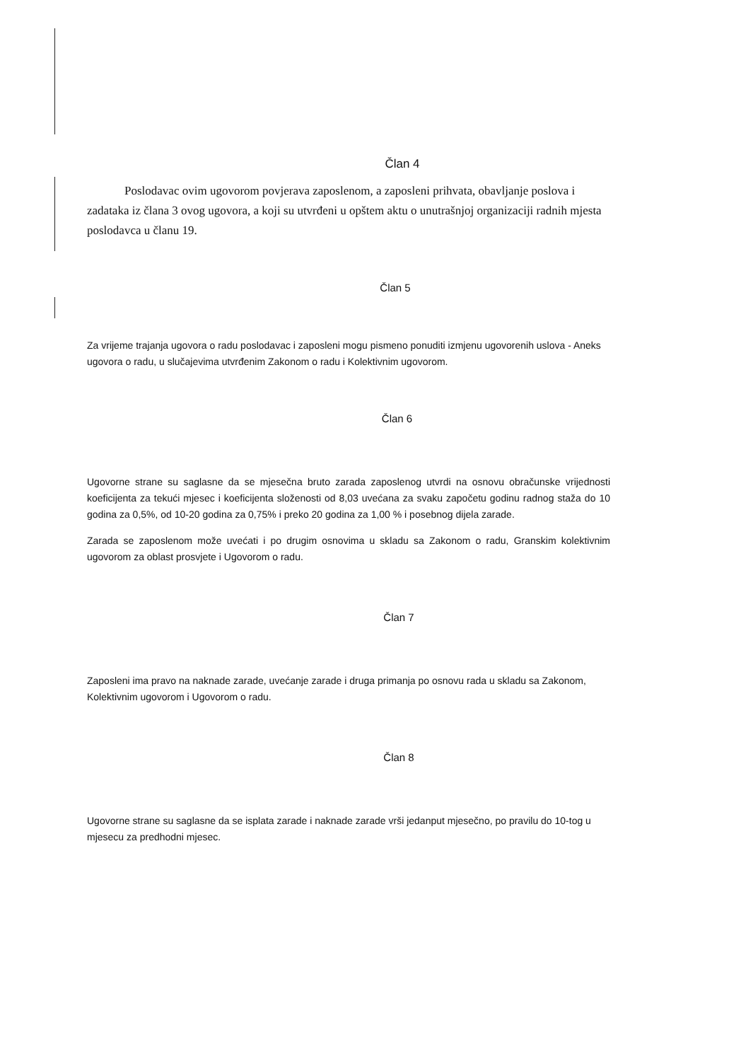Član 4
Poslodavac ovim ugovorom povjerava zaposlenom, a zaposleni prihvata, obavljanje poslova i zadataka iz člana 3 ovog ugovora, a koji su utvrđeni u opštem aktu o unutrašnjoj organizaciji radnih mjesta poslodavca u članu 19.
Član 5
Za vrijeme trajanja ugovora o radu poslodavac i zaposleni mogu pismeno ponuditi izmjenu ugovorenih uslova - Aneks ugovora o radu, u slučajevima utvrđenim Zakonom o radu i Kolektivnim ugovorom.
Član 6
Ugovorne strane su saglasne da se mjesečna bruto zarada zaposlenog utvrdi na osnovu obračunske vrijednosti koeficijenta za tekući mjesec i koeficijenta složenosti od 8,03 uvećana za svaku započetu godinu radnog staža do 10 godina za 0,5%, od 10-20 godina za 0,75% i preko 20 godina za 1,00 % i posebnog dijela zarade.
Zarada se zaposlenom može uvećati i po drugim osnovima u skladu sa Zakonom o radu, Granskim kolektivnim ugovorom za oblast prosvjete i Ugovorom o radu.
Član 7
Zaposleni ima pravo na naknade zarade, uvećanje zarade i druga primanja po osnovu rada u skladu sa Zakonom, Kolektivnim ugovorom i Ugovorom o radu.
Član 8
Ugovorne strane su saglasne da se isplata zarade i naknade zarade vrši jedanput mjesečno, po pravilu do 10-tog u mjesecu za predhodni mjesec.